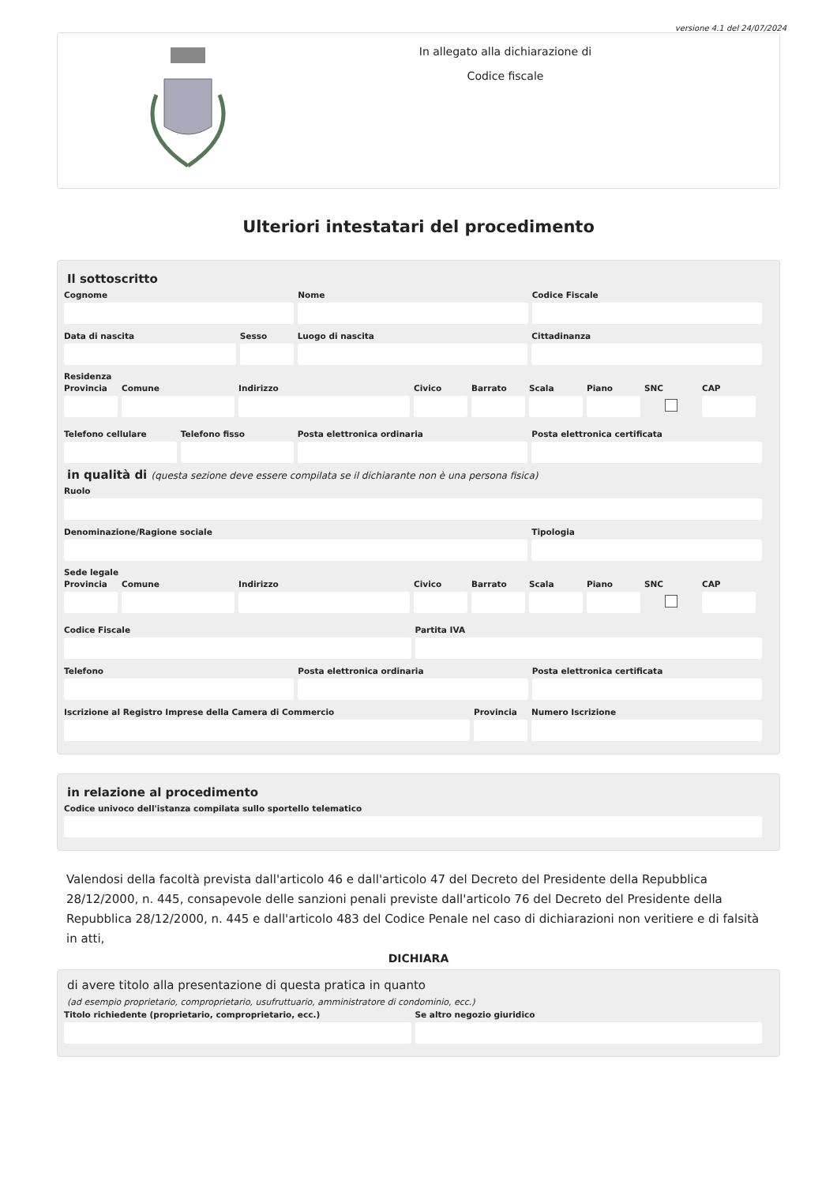versione 4.1 del 24/07/2024
In allegato alla dichiarazione di
Codice fiscale
Ulteriori intestatari del procedimento
Il sottoscritto
Cognome Nome Codice Fiscale
Data di nascita Sesso Luogo di nascita Cittadinanza
Residenza
Provincia
Comune Indirizzo Civico Barrato Scala Piano SNC CAP
Telefono cellulare
Telefono fisso Posta elettronica ordinaria Posta elettronica certificata
in qualità di (questa sezione deve essere compilata se il dichiarante non è una persona fisica)
Ruolo
Denominazione/Ragione sociale Tipologia
Sede legale
Provincia
Comune Indirizzo Civico Barrato Scala Piano SNC CAP
Codice Fiscale Partita IVA
Telefono Posta elettronica ordinaria Posta elettronica certificata
Iscrizione al Registro Imprese della Camera di Commercio
Provincia
Numero Iscrizione
in relazione al procedimento
Codice univoco dell'istanza compilata sullo sportello telematico
Valendosi della facoltà prevista dall'articolo 46 e dall'articolo 47 del Decreto del Presidente della Repubblica 28/12/2000, n. 445, consapevole delle sanzioni penali previste dall'articolo 76 del Decreto del Presidente della Repubblica 28/12/2000, n. 445 e dall'articolo 483 del Codice Penale nel caso di dichiarazioni non veritiere e di falsità in atti,
DICHIARA
di avere titolo alla presentazione di questa pratica in quanto
(ad esempio proprietario, comproprietario, usufruttuario, amministratore di condominio, ecc.)
Titolo richiedente (proprietario, comproprietario, ecc.)
Se altro negozio giuridico